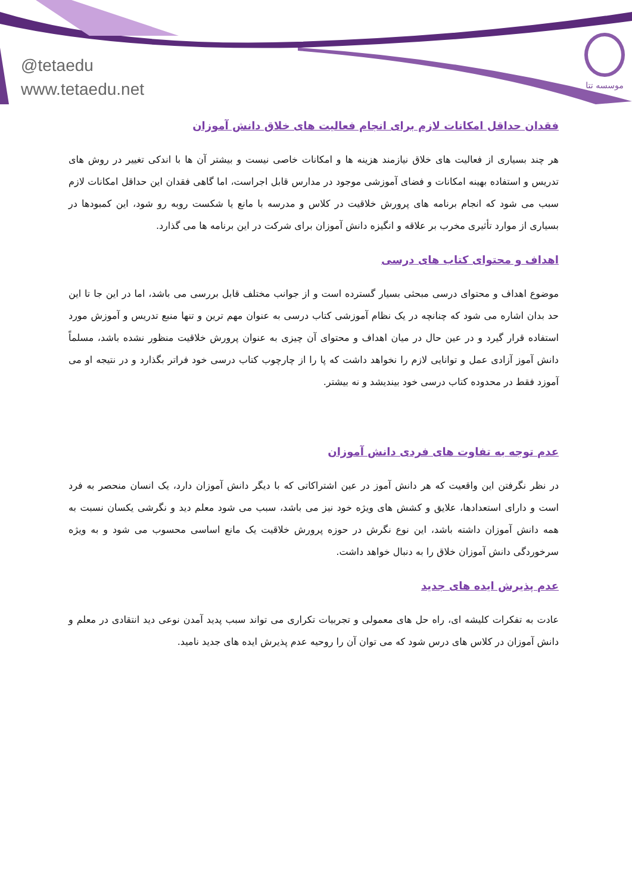@tetaedu
www.tetaedu.net
موسسه تتا
فقدان حداقل امکانات لازم برای انجام فعالیت های خلاق دانش آموزان
هر چند بسیاری از فعالیت های خلاق نیازمند هزینه ها و امکانات خاصی نیست و بیشتر آن ها با اندکی تغییر در روش های تدریس و استفاده بهینه امکانات و فضای آموزشی موجود در مدارس قابل اجراست، اما گاهی فقدان این حداقل امکانات لازم سبب می شود که انجام برنامه های پرورش خلاقیت در کلاس و مدرسه با مانع یا شکست روبه رو شود، این کمبودها در بسیاری از موارد تأثیری مخرب بر علاقه و انگیزه دانش آموزان برای شرکت در این برنامه ها می گذارد.
اهداف و محتوای کتاب های درسی
موضوع اهداف و محتوای درسی مبحثی بسیار گسترده است و از جوانب مختلف قابل بررسی می باشد، اما در این جا تا این حد بدان اشاره می شود که چنانچه در یک نظام آموزشی کتاب درسی به عنوان مهم ترین و تنها منبع تدریس و آموزش مورد استفاده قرار گیرد و در عین حال در میان اهداف و محتوای آن چیزی به عنوان پرورش خلاقیت منظور نشده باشد، مسلماً دانش آموز آزادی عمل و توانایی لازم را نخواهد داشت که پا را از چارچوب کتاب درسی خود فراتر بگذارد و در نتیجه او می آموزد فقط در محدوده کتاب درسی خود بیندیشد و نه بیشتر.
عدم توجه به تفاوت های فردی دانش آموزان
در نظر نگرفتن این واقعیت که هر دانش آموز در عین اشتراکاتی که با دیگر دانش آموزان دارد، یک انسان منحصر به فرد است و دارای استعدادها، علایق و کشش های ویژه خود نیز می باشد، سبب می شود معلم دید و نگرشی یکسان نسبت به همه دانش آموزان داشته باشد، این نوع نگرش در حوزه پرورش خلاقیت یک مانع اساسی محسوب می شود و به ویژه سرخوردگی دانش آموزان خلاق را به دنبال خواهد داشت.
عدم پذیرش ایده های جدید
عادت به تفکرات کلیشه ای، راه حل های معمولی و تجربیات تکراری می تواند سبب پدید آمدن نوعی دید انتقادی در معلم و دانش آموزان در کلاس های درس شود که می توان آن را روحیه عدم پذیرش ایده های جدید نامید.